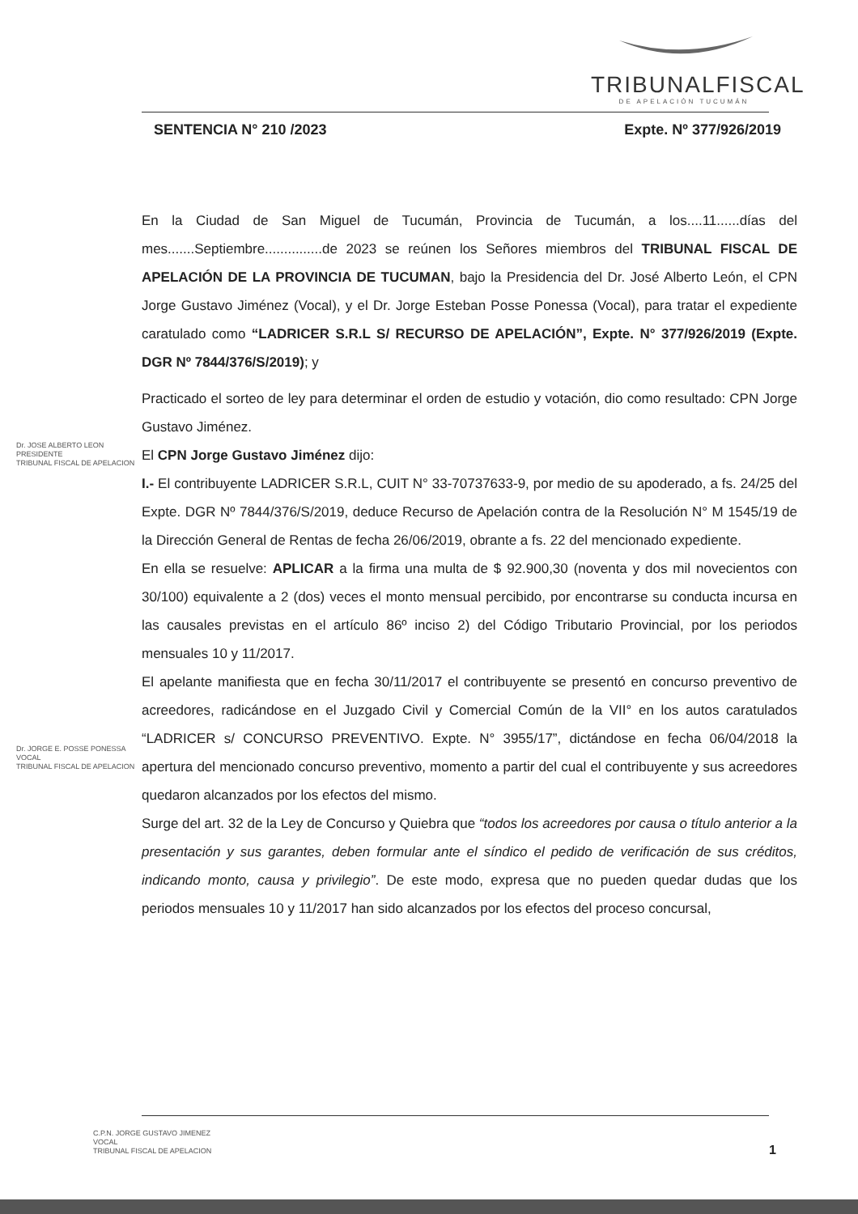TRIBUNALFISCAL
DE APELACIÓN TUCUMÁN
SENTENCIA N° 210 /2023 Expte. Nº 377/926/2019
En la Ciudad de San Miguel de Tucumán, Provincia de Tucumán, a los....11......días del mes.......Septiembre...............de 2023 se reúnen los Señores miembros del TRIBUNAL FISCAL DE APELACIÓN DE LA PROVINCIA DE TUCUMAN, bajo la Presidencia del Dr. José Alberto León, el CPN Jorge Gustavo Jiménez (Vocal), y el Dr. Jorge Esteban Posse Ponessa (Vocal), para tratar el expediente caratulado como “LADRICER S.R.L S/ RECURSO DE APELACIÓN”, Expte. N° 377/926/2019 (Expte. DGR Nº 7844/376/S/2019); y
Practicado el sorteo de ley para determinar el orden de estudio y votación, dio como resultado: CPN Jorge Gustavo Jiménez.
El CPN Jorge Gustavo Jiménez dijo:
I.- El contribuyente LADRICER S.R.L, CUIT N° 33-70737633-9, por medio de su apoderado, a fs. 24/25 del Expte. DGR Nº 7844/376/S/2019, deduce Recurso de Apelación contra de la Resolución N° M 1545/19 de la Dirección General de Rentas de fecha 26/06/2019, obrante a fs. 22 del mencionado expediente.
En ella se resuelve: APLICAR a la firma una multa de $ 92.900,30 (noventa y dos mil novecientos con 30/100) equivalente a 2 (dos) veces el monto mensual percibido, por encontrarse su conducta incursa en las causales previstas en el artículo 86º inciso 2) del Código Tributario Provincial, por los periodos mensuales 10 y 11/2017.
El apelante manifiesta que en fecha 30/11/2017 el contribuyente se presentó en concurso preventivo de acreedores, radicándose en el Juzgado Civil y Comercial Común de la VII° en los autos caratulados “LADRICER s/ CONCURSO PREVENTIVO. Expte. N° 3955/17”, dictándose en fecha 06/04/2018 la apertura del mencionado concurso preventivo, momento a partir del cual el contribuyente y sus acreedores quedaron alcanzados por los efectos del mismo.
Surge del art. 32 de la Ley de Concurso y Quiebra que “todos los acreedores por causa o título anterior a la presentación y sus garantes, deben formular ante el síndico el pedido de verificación de sus créditos, indicando monto, causa y privilegio”. De este modo, expresa que no pueden quedar dudas que los periodos mensuales 10 y 11/2017 han sido alcanzados por los efectos del proceso concursal,
Dr. JOSE ALBERTO LEON
PRESIDENTE
TRIBUNAL FISCAL DE APELACION
Dr. JORGE E. POSSE PONESSA
VOCAL
TRIBUNAL FISCAL DE APELACION
C.P.N. JORGE GUSTAVO JIMENEZ
VOCAL
TRIBUNAL FISCAL DE APELACION
1